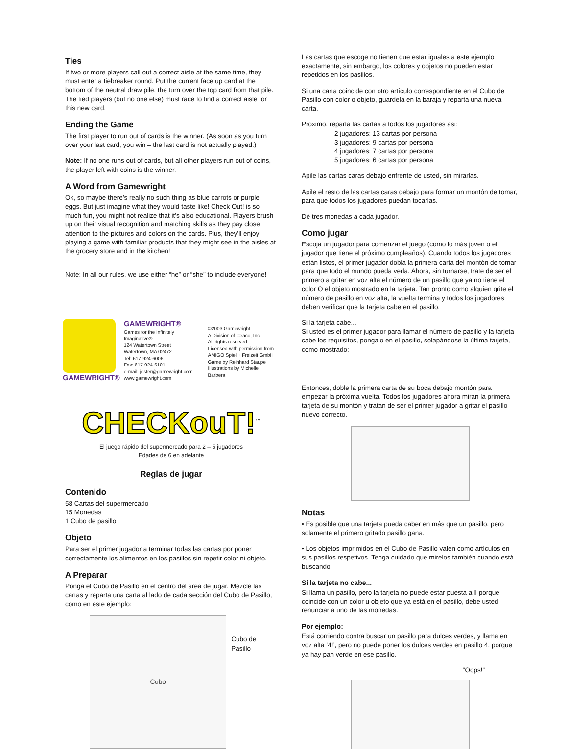Ties
If two or more players call out a correct aisle at the same time, they must enter a tiebreaker round. Put the current face up card at the bottom of the neutral draw pile, the turn over the top card from that pile. The tied players (but no one else) must race to find a correct aisle for this new card.
Ending the Game
The first player to run out of cards is the winner. (As soon as you turn over your last card, you win – the last card is not actually played.)
Note: If no one runs out of cards, but all other players run out of coins, the player left with coins is the winner.
A Word from Gamewright
Ok, so maybe there’s really no such thing as blue carrots or purple eggs. But just imagine what they would taste like! Check Out! is so much fun, you might not realize that it’s also educational. Players brush up on their visual recognition and matching skills as they pay close attention to the pictures and colors on the cards. Plus, they’ll enjoy playing a game with familiar products that they might see in the aisles at the grocery store and in the kitchen!
Note: In all our rules, we use either “he” or “she” to include everyone!
GAMEWRIGHT® GAMEWRIGHT®
Games for the Infinitely Imaginative®
124 Watertown Street
Watertown, MA 02472
Tel: 617-924-6006
Fax: 617-924-6101
e-mail: jester@gamewright.com
www.gamewright.com
©2003 Gamewright,
A Division of Ceaco, Inc.
All rights reserved.
Licensed with permission from
AMIGO Spiel + Freizeit GmbH
Game by Reinhard Staupe
Illustrations by Michelle Barbera
CHECKouT!<sup>™</sup>
El juego rápido del supermercado para 2 – 5 jugadores
Edades de 6 en adelante
Reglas de jugar
Contenido
58 Cartas del supermercado
15 Monedas
1 Cubo de pasillo
Objeto
Para ser el primer jugador a terminar todas las cartas por poner correctamente los alimentos en los pasillos sin repetir color ni objeto.
A Preparar
Ponga el Cubo de Pasillo en el centro del área de jugar. Mezcle las cartas y reparta una carta al lado de cada sección del Cubo de Pasillo, como en este ejemplo:
Cubo
Cubo de Pasillo
Las cartas que escoge no tienen que estar iguales a este ejemplo exactamente, sin embargo, los colores y objetos no pueden estar repetidos en los pasillos.
Si una carta coincide con otro artículo correspondiente en el Cubo de Pasillo con color o objeto, guardela en la baraja y reparta una nueva carta.
Próximo, reparta las cartas a todos los jugadores así:
2 jugadores: 13 cartas por persona
3 jugadores: 9 cartas por persona
4 jugadores: 7 cartas por persona
5 jugadores: 6 cartas por persona
Apile las cartas caras debajo enfrente de usted, sin mirarlas.
Apile el resto de las cartas caras debajo para formar un montón de tomar, para que todos los jugadores puedan tocarlas.
Dé tres monedas a cada jugador.
Como jugar
Escoja un jugador para comenzar el juego (como lo más joven o el jugador que tiene el próximo cumpleaños). Cuando todos los jugadores están listos, el primer jugador dobla la primera carta del montón de tomar para que todo el mundo pueda verla. Ahora, sin turnarse, trate de ser el primero a gritar en voz alta el número de un pasillo que ya no tiene el color O el objeto mostrado en la tarjeta. Tan pronto como alguien grite el número de pasillo en voz alta, la vuelta termina y todos los jugadores deben verificar que la tarjeta cabe en el pasillo.
Si la tarjeta cabe...
Si usted es el primer jugador para llamar el número de pasillo y la tarjeta cabe los requisitos, pongalo en el pasillo, solapándose la última tarjeta, como mostrado:
Entonces, doble la primera carta de su boca debajo montón para empezar la próxima vuelta. Todos los jugadores ahora miran la primera tarjeta de su montón y tratan de ser el primer jugador a gritar el pasillo nuevo correcto.
Notas
• Es posible que una tarjeta pueda caber en más que un pasillo, pero solamente el primero gritado pasillo gana.
• Los objetos imprimidos en el Cubo de Pasillo valen como artículos en sus pasillos respetivos. Tenga cuidado que mirelos también cuando está buscando
Si la tarjeta no cabe...
Si llama un pasillo, pero la tarjeta no puede estar puesta allí porque coincide con un color u objeto que ya está en el pasillo, debe usted renunciar a uno de las monedas.
Por ejemplo:
Está corriendo contra buscar un pasillo para dulces verdes, y llama en voz alta ‘4!’, pero no puede poner los dulces verdes en pasillo 4, porque ya hay pan verde en ese pasillo.
“Oops!”